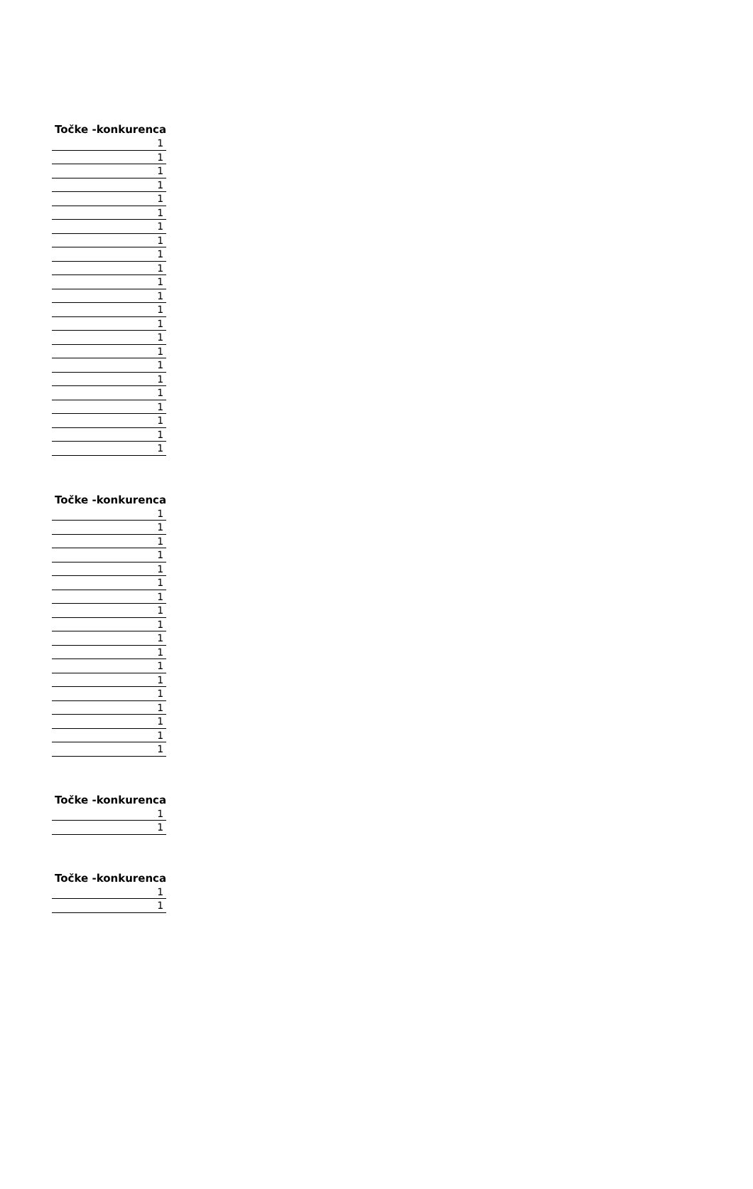| Točke -konkurenca |
| --- |
| 1 |
| 1 |
| 1 |
| 1 |
| 1 |
| 1 |
| 1 |
| 1 |
| 1 |
| 1 |
| 1 |
| 1 |
| 1 |
| 1 |
| 1 |
| 1 |
| 1 |
| 1 |
| 1 |
| 1 |
| 1 |
| 1 |
| 1 |
| Točke -konkurenca |
| --- |
| 1 |
| 1 |
| 1 |
| 1 |
| 1 |
| 1 |
| 1 |
| 1 |
| 1 |
| 1 |
| 1 |
| 1 |
| 1 |
| 1 |
| 1 |
| 1 |
| 1 |
| 1 |
| Točke -konkurenca |
| --- |
| 1 |
| 1 |
| Točke -konkurenca |
| --- |
| 1 |
| 1 |